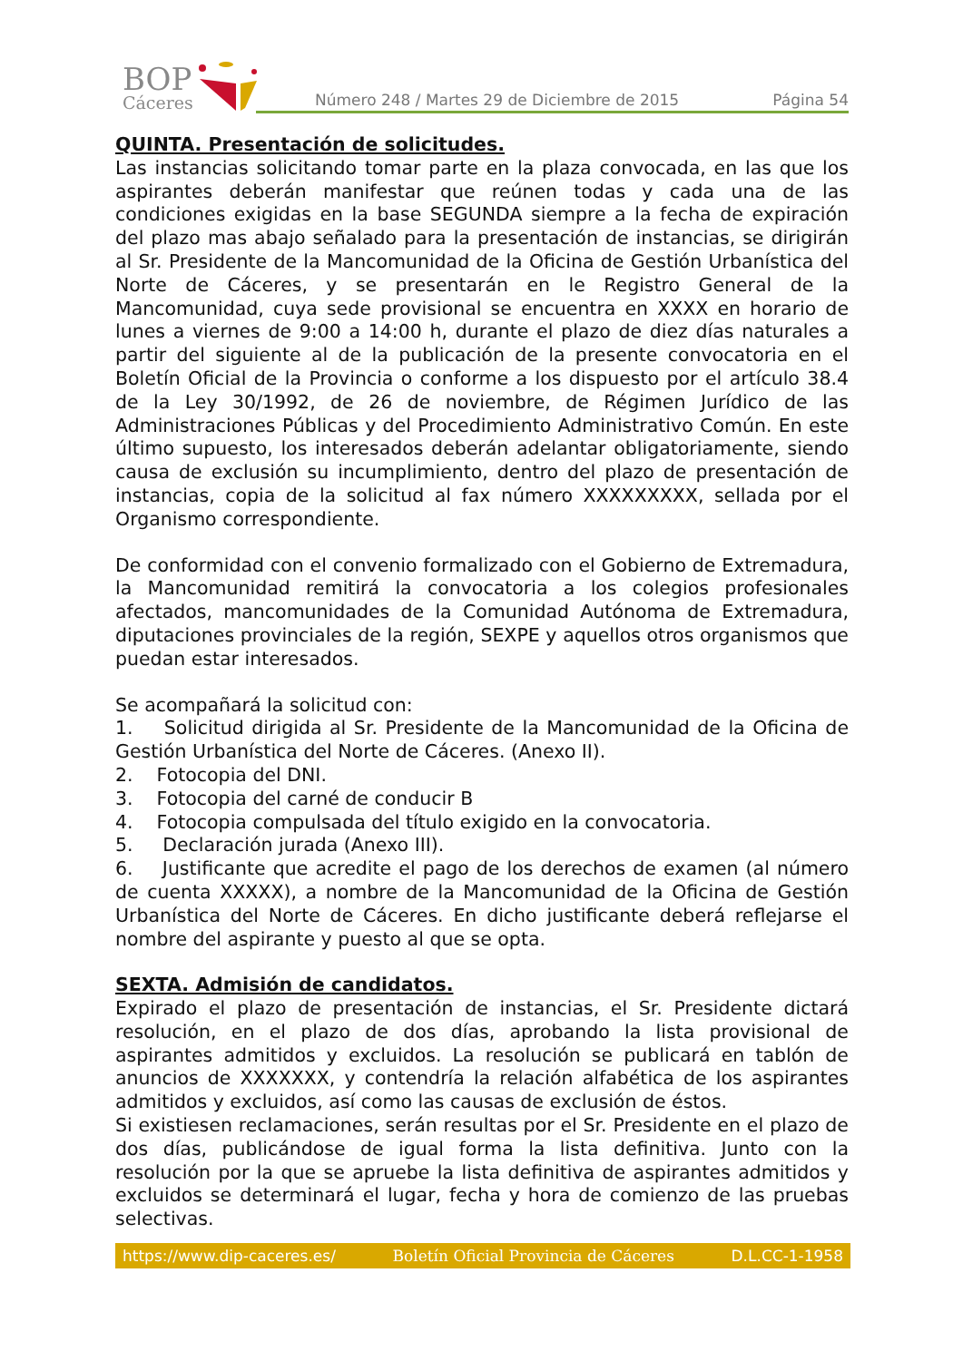BOP
Cáceres
Número 248 / Martes 29 de Diciembre de 2015 Página 54
QUINTA. Presentación de solicitudes.
Las instancias solicitando tomar parte en la plaza convocada, en las que los aspirantes deberán manifestar que reúnen todas y cada una de las condiciones exigidas en la base SEGUNDA siempre a la fecha de expiración del plazo mas abajo señalado para la presentación de instancias, se dirigirán al Sr. Presidente de la Mancomunidad de la Oficina de Gestión Urbanística del Norte de Cáceres, y se presentarán en le Registro General de la Mancomunidad, cuya sede provisional se encuentra en XXXX en horario de lunes a viernes de 9:00 a 14:00 h, durante el plazo de diez días naturales a partir del siguiente al de la publicación de la presente convocatoria en el Boletín Oficial de la Provincia o conforme a los dispuesto por el artículo 38.4 de la Ley 30/1992, de 26 de noviembre, de Régimen Jurídico de las Administraciones Públicas y del Procedimiento Administrativo Común. En este último supuesto, los interesados deberán adelantar obligatoriamente, siendo causa de exclusión su incumplimiento, dentro del plazo de presentación de instancias, copia de la solicitud al fax número XXXXXXXXX, sellada por el Organismo correspondiente.
De conformidad con el convenio formalizado con el Gobierno de Extremadura, la Mancomunidad remitirá la convocatoria a los colegios profesionales afectados, mancomunidades de la Comunidad Autónoma de Extremadura, diputaciones provinciales de la región, SEXPE y aquellos otros organismos que puedan estar interesados.
Se acompañará la solicitud con:
1. Solicitud dirigida al Sr. Presidente de la Mancomunidad de la Oficina de Gestión Urbanística del Norte de Cáceres. (Anexo II).
2. Fotocopia del DNI.
3. Fotocopia del carné de conducir B
4. Fotocopia compulsada del título exigido en la convocatoria.
5. Declaración jurada (Anexo III).
6. Justificante que acredite el pago de los derechos de examen (al número de cuenta XXXXX), a nombre de la Mancomunidad de la Oficina de Gestión Urbanística del Norte de Cáceres. En dicho justificante deberá reflejarse el nombre del aspirante y puesto al que se opta.
SEXTA. Admisión de candidatos.
Expirado el plazo de presentación de instancias, el Sr. Presidente dictará resolución, en el plazo de dos días, aprobando la lista provisional de aspirantes admitidos y excluidos. La resolución se publicará en tablón de anuncios de XXXXXXX, y contendría la relación alfabética de los aspirantes admitidos y excluidos, así como las causas de exclusión de éstos.
Si existiesen reclamaciones, serán resultas por el Sr. Presidente en el plazo de dos días, publicándose de igual forma la lista definitiva. Junto con la resolución por la que se apruebe la lista definitiva de aspirantes admitidos y excluidos se determinará el lugar, fecha y hora de comienzo de las pruebas selectivas.
https://www.dip-caceres.es/ Boletín Oficial Provincia de Cáceres D.L.CC-1-1958